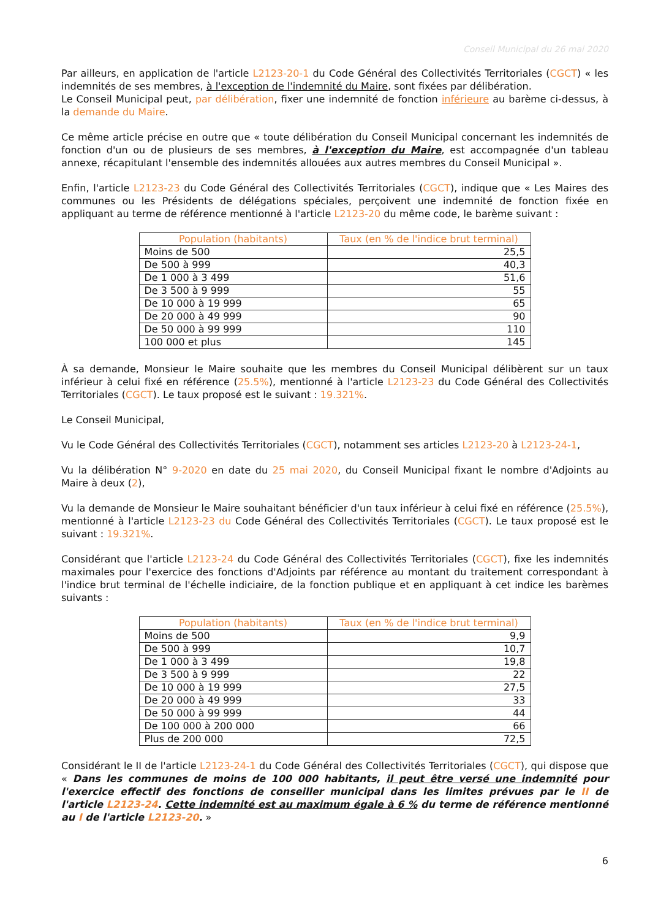Conseil Municipal du 26 mai 2020
Par ailleurs, en application de l'article L2123-20-1 du Code Général des Collectivités Territoriales (CGCT) « les indemnités de ses membres, à l'exception de l'indemnité du Maire, sont fixées par délibération.
Le Conseil Municipal peut, par délibération, fixer une indemnité de fonction inférieure au barème ci-dessus, à la demande du Maire.
Ce même article précise en outre que « toute délibération du Conseil Municipal concernant les indemnités de fonction d'un ou de plusieurs de ses membres, à l'exception du Maire, est accompagnée d'un tableau annexe, récapitulant l'ensemble des indemnités allouées aux autres membres du Conseil Municipal ».
Enfin, l'article L2123-23 du Code Général des Collectivités Territoriales (CGCT), indique que « Les Maires des communes ou les Présidents de délégations spéciales, perçoivent une indemnité de fonction fixée en appliquant au terme de référence mentionné à l'article L2123-20 du même code, le barème suivant :
| Population (habitants) | Taux (en % de l'indice brut terminal) |
| --- | --- |
| Moins de 500 | 25,5 |
| De 500 à 999 | 40,3 |
| De 1 000 à 3 499 | 51,6 |
| De 3 500 à 9 999 | 55 |
| De 10 000 à 19 999 | 65 |
| De 20 000 à 49 999 | 90 |
| De 50 000 à 99 999 | 110 |
| 100 000 et plus | 145 |
À sa demande, Monsieur le Maire souhaite que les membres du Conseil Municipal délibèrent sur un taux inférieur à celui fixé en référence (25.5%), mentionné à l'article L2123-23 du Code Général des Collectivités Territoriales (CGCT). Le taux proposé est le suivant : 19.321%.
Le Conseil Municipal,
Vu le Code Général des Collectivités Territoriales (CGCT), notamment ses articles L2123-20 à L2123-24-1,
Vu la délibération N° 9-2020 en date du 25 mai 2020, du Conseil Municipal fixant le nombre d'Adjoints au Maire à deux (2),
Vu la demande de Monsieur le Maire souhaitant bénéficier d'un taux inférieur à celui fixé en référence (25.5%), mentionné à l'article L2123-23 du Code Général des Collectivités Territoriales (CGCT). Le taux proposé est le suivant : 19.321%.
Considérant que l'article L2123-24 du Code Général des Collectivités Territoriales (CGCT), fixe les indemnités maximales pour l'exercice des fonctions d'Adjoints par référence au montant du traitement correspondant à l'indice brut terminal de l'échelle indiciaire, de la fonction publique et en appliquant à cet indice les barèmes suivants :
| Population (habitants) | Taux (en % de l'indice brut terminal) |
| --- | --- |
| Moins de 500 | 9,9 |
| De 500 à 999 | 10,7 |
| De 1 000 à 3 499 | 19,8 |
| De 3 500 à 9 999 | 22 |
| De 10 000 à 19 999 | 27,5 |
| De 20 000 à 49 999 | 33 |
| De 50 000 à 99 999 | 44 |
| De 100 000 à 200 000 | 66 |
| Plus de 200 000 | 72,5 |
Considérant le II de l'article L2123-24-1 du Code Général des Collectivités Territoriales (CGCT), qui dispose que « Dans les communes de moins de 100 000 habitants, il peut être versé une indemnité pour l'exercice effectif des fonctions de conseiller municipal dans les limites prévues par le II de l'article L2123-24. Cette indemnité est au maximum égale à 6 % du terme de référence mentionné au I de l'article L2123-20. »
6